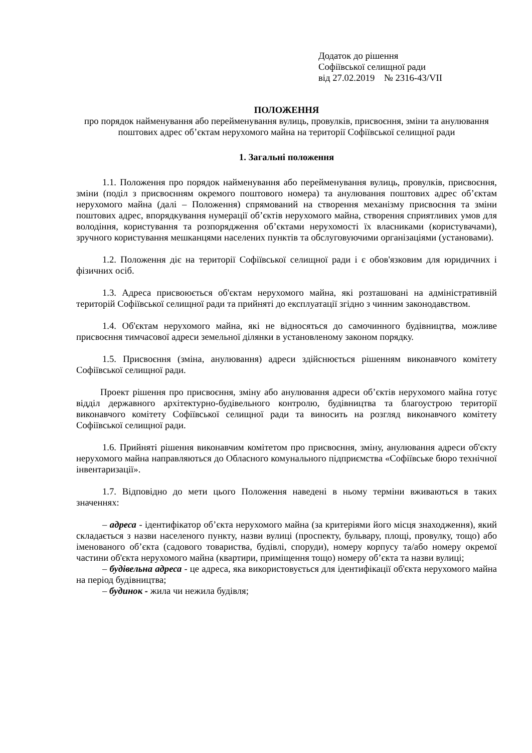Додаток до рішення
Софіївської селищної ради
від 27.02.2019 № 2316-43/VII
ПОЛОЖЕННЯ
про порядок найменування або перейменування вулиць, провулків, присвоєння, зміни та анулювання поштових адрес об’єктам нерухомого майна на території Софіївської селищної ради
1. Загальні положення
1.1. Положення про порядок найменування або перейменування вулиць, провулків, присвоєння, зміни (поділ з присвоєнням окремого поштового номера) та анулювання поштових адрес об’єктам нерухомого майна (далі – Положення) спрямований на створення механізму присвоєння та зміни поштових адрес, впорядкування нумерації об’єктів нерухомого майна, створення сприятливих умов для володіння, користування та розпорядження об’єктами нерухомості їх власниками (користувачами), зручного користування мешканцями населених пунктів та обслуговуючими організаціями (установами).
1.2. Положення діє на території Софіївської селищної ради і є обов'язковим для юридичних і фізичних осіб.
1.3. Адреса присвоюється об'єктам нерухомого майна, які розташовані на адміністративній територій Софіївської селищної ради та прийняті до експлуатації згідно з чинним законодавством.
1.4. Об'єктам нерухомого майна, які не відносяться до самочинного будівництва, можливе присвоєння тимчасової адреси земельної ділянки в установленому законом порядку.
1.5. Присвоєння (зміна, анулювання) адреси здійснюється рішенням виконавчого комітету Софіївської селищної ради.
Проект рішення про присвоєння, зміну або анулювання адреси об’єктів нерухомого майна готує відділ державного архітектурно-будівельного контролю, будівництва та благоустрою території виконавчого комітету Софіївської селищної ради та виносить на розгляд виконавчого комітету Софіївської селищної ради.
1.6. Прийняті рішення виконавчим комітетом про присвоєння, зміну, анулювання адреси об'єкту нерухомого майна направляються до Обласного комунального підприємства «Софіївське бюро технічної інвентаризації».
1.7. Відповідно до мети цього Положення наведені в ньому терміни вживаються в таких значеннях:
– адреса - ідентифікатор об’єкта нерухомого майна (за критеріями його місця знаходження), який складається з назви населеного пункту, назви вулиці (проспекту, бульвару, площі, провулку, тощо) або іменованого об’єкта (садового товариства, будівлі, споруди), номеру корпусу та/або номеру окремої частини об'єкта нерухомого майна (квартири, приміщення тощо) номеру об’єкта та назви вулиці;
– будівельна адреса - це адреса, яка використовується для ідентифікації об'єкта нерухомого майна на період будівництва;
– будинок - жила чи нежила будівля;